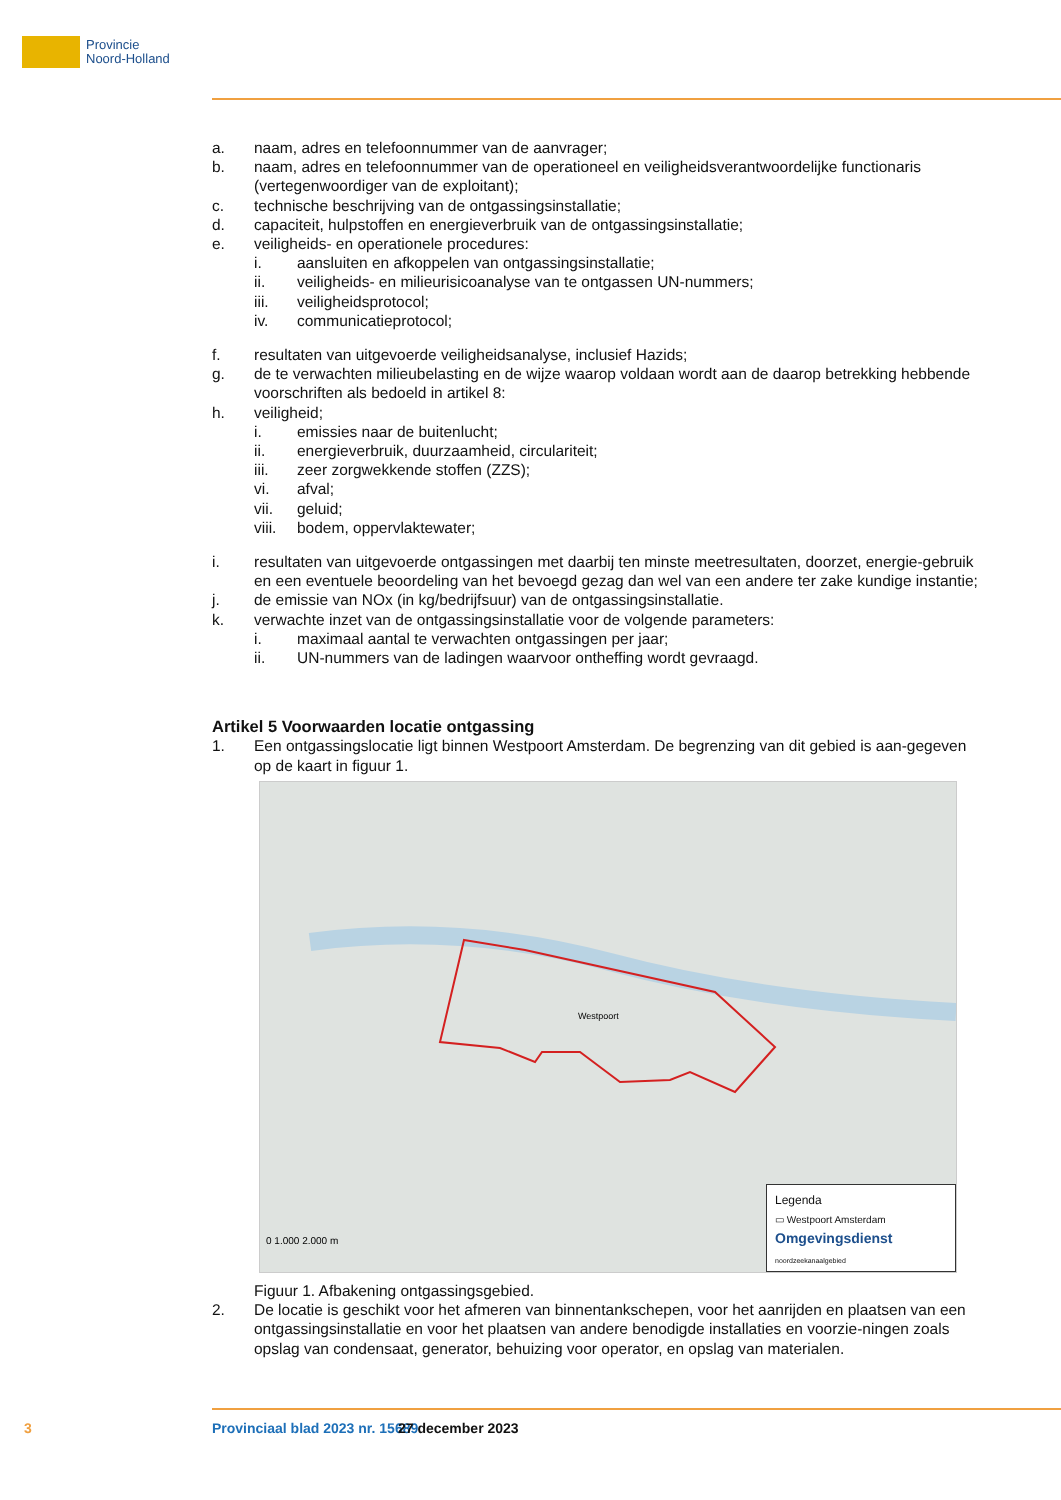Provincie
Noord-Holland
a. naam, adres en telefoonnummer van de aanvrager;
b. naam, adres en telefoonnummer van de operationeel en veiligheidsverantwoordelijke functionaris (vertegenwoordiger van de exploitant);
c. technische beschrijving van de ontgassingsinstallatie;
d. capaciteit, hulpstoffen en energieverbruik van de ontgassingsinstallatie;
e. veiligheids- en operationele procedures:
i. aansluiten en afkoppelen van ontgassingsinstallatie;
ii. veiligheids- en milieurisicoanalyse van te ontgassen UN-nummers;
iii. veiligheidsprotocol;
iv. communicatieprotocol;
f. resultaten van uitgevoerde veiligheidsanalyse, inclusief Hazids;
g. de te verwachten milieubelasting en de wijze waarop voldaan wordt aan de daarop betrekking hebbende voorschriften als bedoeld in artikel 8:
h. veiligheid;
i. emissies naar de buitenlucht;
ii. energieverbruik, duurzaamheid, circulariteit;
iii. zeer zorgwekkende stoffen (ZZS);
vi. afval;
vii. geluid;
viii. bodem, oppervlaktewater;
i. resultaten van uitgevoerde ontgassingen met daarbij ten minste meetresultaten, doorzet, energie-gebruik en een eventuele beoordeling van het bevoegd gezag dan wel van een andere ter zake kundige instantie;
j. de emissie van NOx (in kg/bedrijfsuur) van de ontgassingsinstallatie.
k. verwachte inzet van de ontgassingsinstallatie voor de volgende parameters:
i. maximaal aantal te verwachten ontgassingen per jaar;
ii. UN-nummers van de ladingen waarvoor ontheffing wordt gevraagd.
Artikel 5 Voorwaarden locatie ontgassing
1. Een ontgassingslocatie ligt binnen Westpoort Amsterdam. De begrenzing van dit gebied is aan-gegeven op de kaart in figuur 1.
Westpoort
0 1.000 2.000 m
Legenda
▭ Westpoort Amsterdam
Omgevingsdienst
noordzeekanaalgebied
Figuur 1. Afbakening ontgassingsgebied.
2. De locatie is geschikt voor het afmeren van binnentankschepen, voor het aanrijden en plaatsen van een ontgassingsinstallatie en voor het plaatsen van andere benodigde installaties en voorzie-ningen zoals opslag van condensaat, generator, behuizing voor operator, en opslag van materialen.
3 Provinciaal blad 2023 nr. 15689 27 december 2023